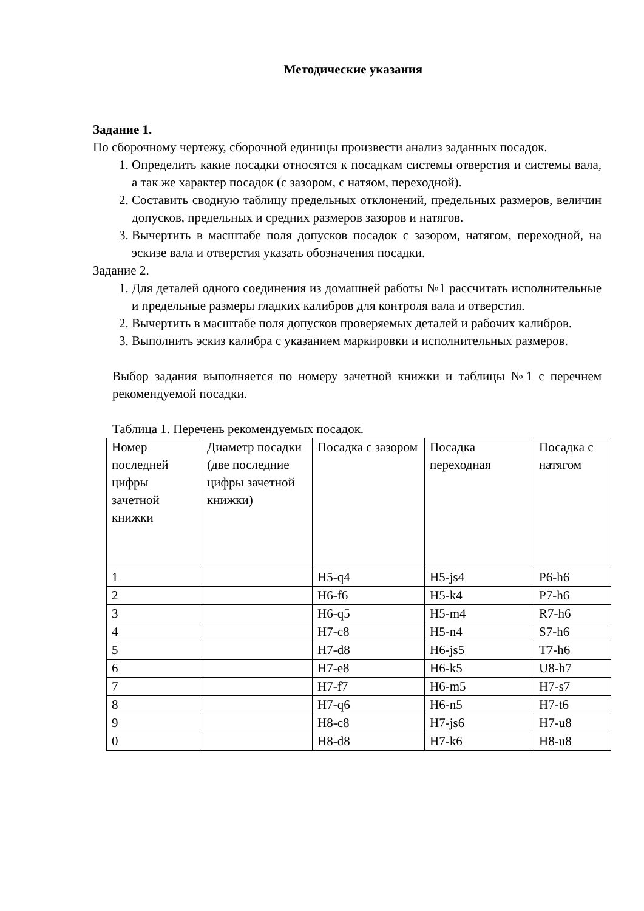Методические указания
Задание 1.
По сборочному чертежу, сборочной единицы произвести анализ заданных посадок.
1. Определить какие посадки относятся к посадкам системы отверстия и системы вала, а так же характер посадок (с зазором, с натяом, переходной).
2. Составить сводную таблицу предельных отклонений, предельных размеров, величин допусков, предельных и средних размеров зазоров и натягов.
3. Вычертить в масштабе поля допусков посадок с зазором, натягом, переходной, на эскизе вала и отверстия указать обозначения посадки.
Задание 2.
1. Для деталей одного соединения из домашней работы №1 рассчитать исполнительные и предельные размеры гладких калибров для контроля вала и отверстия.
2. Вычертить в масштабе поля допусков проверяемых деталей и рабочих калибров.
3. Выполнить эскиз калибра с указанием маркировки и исполнительных размеров.
Выбор задания выполняется по номеру зачетной книжки и таблицы №1 с перечнем рекомендуемой посадки.
Таблица 1. Перечень рекомендуемых посадок.
| Номер последней цифры зачетной книжки | Диаметр посадки (две последние цифры зачетной книжки) | Посадка с зазором | Посадка переходная | Посадка с натягом |
| 1 | | H5-q4 | H5-js4 | P6-h6 |
| 2 | | H6-f6 | H5-k4 | P7-h6 |
| 3 | | H6-q5 | H5-m4 | R7-h6 |
| 4 | | H7-c8 | H5-n4 | S7-h6 |
| 5 | | H7-d8 | H6-js5 | T7-h6 |
| 6 | | H7-e8 | H6-k5 | U8-h7 |
| 7 | | H7-f7 | H6-m5 | H7-s7 |
| 8 | | H7-q6 | H6-n5 | H7-t6 |
| 9 | | H8-c8 | H7-js6 | H7-u8 |
| 0 | | H8-d8 | H7-k6 | H8-u8 |